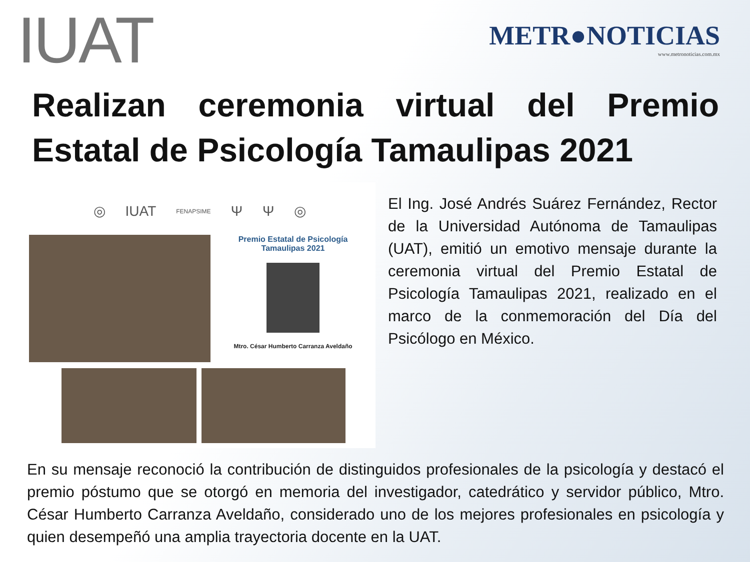IUAT
METR●NOTICIAS
www.metronoticias.com.mx
Realizan ceremonia virtual del Premio Estatal de Psicología Tamaulipas 2021
◎ IUAT FENAPSIME Ψ Ψ ◎
Premio Estatal de Psicología
Tamaulipas 2021
Mtro. César Humberto Carranza Aveldaño
El Ing. José Andrés Suárez Fernández, Rector de la Universidad Autónoma de Tamaulipas (UAT), emitió un emotivo mensaje durante la ceremonia virtual del Premio Estatal de Psicología Tamaulipas 2021, realizado en el marco de la conmemoración del Día del Psicólogo en México.
En su mensaje reconoció la contribución de distinguidos profesionales de la psicología y destacó el premio póstumo que se otorgó en memoria del investigador, catedrático y servidor público, Mtro. César Humberto Carranza Aveldaño, considerado uno de los mejores profesionales en psicología y quien desempeñó una amplia trayectoria docente en la UAT.